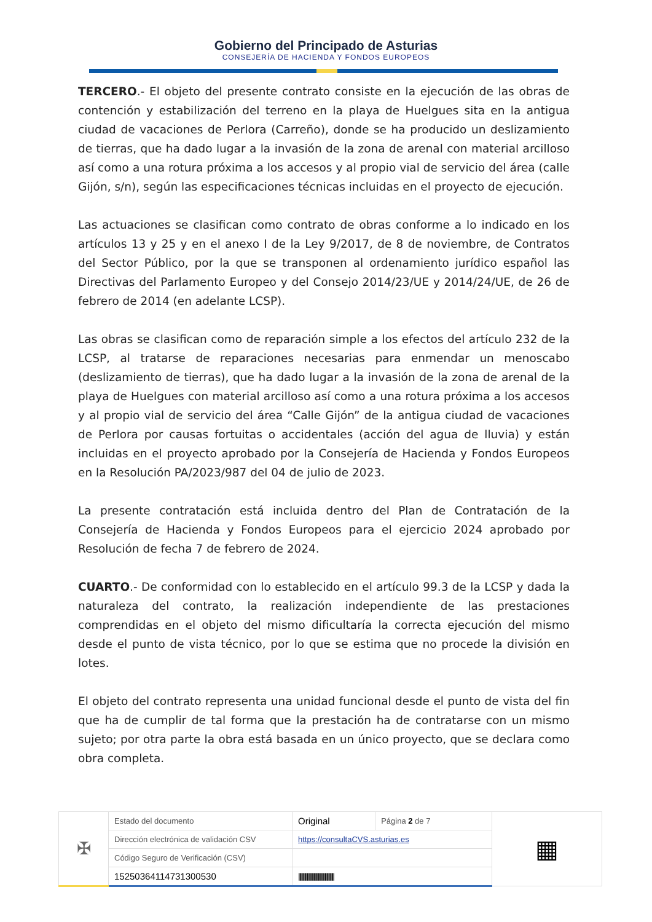Gobierno del Principado de Asturias
CONSEJERÍA DE HACIENDA Y FONDOS EUROPEOS
TERCERO.- El objeto del presente contrato consiste en la ejecución de las obras de contención y estabilización del terreno en la playa de Huelgues sita en la antigua ciudad de vacaciones de Perlora (Carreño), donde se ha producido un deslizamiento de tierras, que ha dado lugar a la invasión de la zona de arenal con material arcilloso así como a una rotura próxima a los accesos y al propio vial de servicio del área (calle Gijón, s/n), según las especificaciones técnicas incluidas en el proyecto de ejecución.
Las actuaciones se clasifican como contrato de obras conforme a lo indicado en los artículos 13 y 25 y en el anexo I de la Ley 9/2017, de 8 de noviembre, de Contratos del Sector Público, por la que se transponen al ordenamiento jurídico español las Directivas del Parlamento Europeo y del Consejo 2014/23/UE y 2014/24/UE, de 26 de febrero de 2014 (en adelante LCSP).
Las obras se clasifican como de reparación simple a los efectos del artículo 232 de la LCSP, al tratarse de reparaciones necesarias para enmendar un menoscabo (deslizamiento de tierras), que ha dado lugar a la invasión de la zona de arenal de la playa de Huelgues con material arcilloso así como a una rotura próxima a los accesos y al propio vial de servicio del área “Calle Gijón” de la antigua ciudad de vacaciones de Perlora por causas fortuitas o accidentales (acción del agua de lluvia) y están incluidas en el proyecto aprobado por la Consejería de Hacienda y Fondos Europeos en la Resolución PA/2023/987 del 04 de julio de 2023.
La presente contratación está incluida dentro del Plan de Contratación de la Consejería de Hacienda y Fondos Europeos para el ejercicio 2024 aprobado por Resolución de fecha 7 de febrero de 2024.
CUARTO.- De conformidad con lo establecido en el artículo 99.3 de la LCSP y dada la naturaleza del contrato, la realización independiente de las prestaciones comprendidas en el objeto del mismo dificultaría la correcta ejecución del mismo desde el punto de vista técnico, por lo que se estima que no procede la división en lotes.
El objeto del contrato representa una unidad funcional desde el punto de vista del fin que ha de cumplir de tal forma que la prestación ha de contratarse con un mismo sujeto; por otra parte la obra está basada en un único proyecto, que se declara como obra completa.
| ✠ | Estado del documento | Original | Página 2 de 7 | ▦ |
| | Dirección electrónica de validación CSV | https://consultaCVS.asturias.es | | |
| | Código Seguro de Verificación (CSV) | | | |
| | 15250364114731300530 | ////////////////////////////////////////// | | |